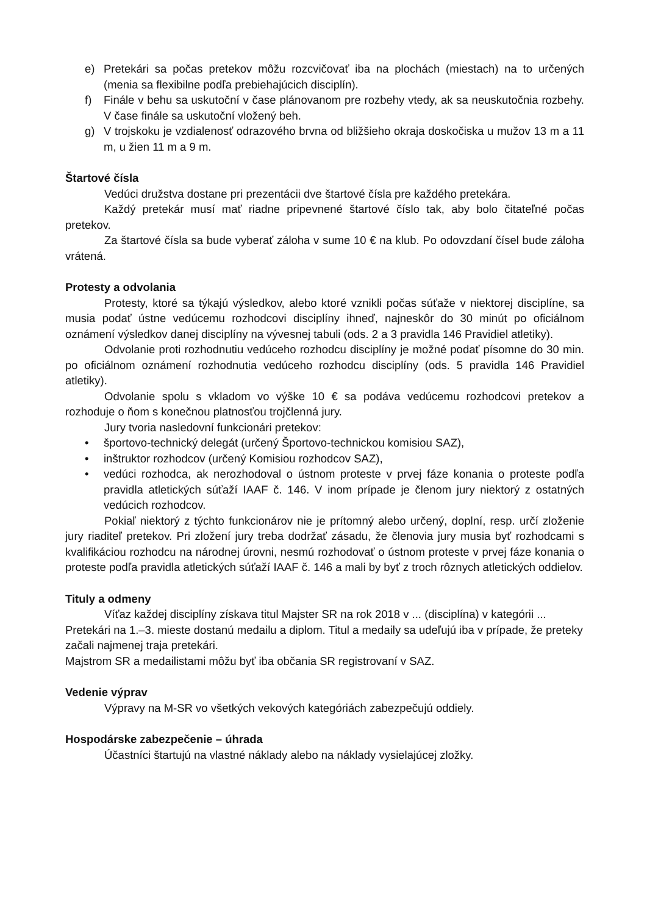e) Pretekári sa počas pretekov môžu rozcvičovať iba na plochách (miestach) na to určených (menia sa flexibilne podľa prebiehajúcich disciplín).
f) Finále v behu sa uskutoční v čase plánovanom pre rozbehy vtedy, ak sa neuskutočnia rozbehy. V čase finále sa uskutoční vložený beh.
g) V trojskoku je vzdialenosť odrazového brvna od bližšieho okraja doskočiska u mužov 13 m a 11 m, u žien 11 m a 9 m.
Štartové čísla
Vedúci družstva dostane pri prezentácii dve štartové čísla pre každého pretekára.
Každý pretekár musí mať riadne pripevnené štartové číslo tak, aby bolo čitateľné počas pretekov.
Za štartové čísla sa bude vyberať záloha v sume 10 € na klub. Po odovzdaní čísel bude záloha vrátená.
Protesty a odvolania
Protesty, ktoré sa týkajú výsledkov, alebo ktoré vznikli počas súťaže v niektorej disciplíne, sa musia podať ústne vedúcemu rozhodcovi disciplíny ihneď, najneskôr do 30 minút po oficiálnom oznámení výsledkov danej disciplíny na vývesnej tabuli (ods. 2 a 3 pravidla 146 Pravidiel atletiky).
Odvolanie proti rozhodnutiu vedúceho rozhodcu disciplíny je možné podať písomne do 30 min. po oficiálnom oznámení rozhodnutia vedúceho rozhodcu disciplíny (ods. 5 pravidla 146 Pravidiel atletiky).
Odvolanie spolu s vkladom vo výške 10 € sa podáva vedúcemu rozhodcovi pretekov a rozhoduje o ňom s konečnou platnosťou trojčlenná jury.
Jury tvoria nasledovní funkcionári pretekov:
• športovo-technický delegát (určený Športovo-technickou komisiou SAZ),
• inštruktor rozhodcov (určený Komisiou rozhodcov SAZ),
• vedúci rozhodca, ak nerozhodoval o ústnom proteste v prvej fáze konania o proteste podľa pravidla atletických súťaží IAAF č. 146. V inom prípade je členom jury niektorý z ostatných vedúcich rozhodcov.
Pokiaľ niektorý z týchto funkcionárov nie je prítomný alebo určený, doplní, resp. určí zloženie jury riaditeľ pretekov. Pri zložení jury treba dodržať zásadu, že členovia jury musia byť rozhodcami s kvalifikáciou rozhodcu na národnej úrovni, nesmú rozhodovať o ústnom proteste v prvej fáze konania o proteste podľa pravidla atletických súťaží IAAF č. 146 a mali by byť z troch rôznych atletických oddielov.
Tituly a odmeny
Víťaz každej disciplíny získava titul Majster SR na rok 2018 v ... (disciplína) v kategórii ... Pretekári na 1.–3. mieste dostanú medailu a diplom. Titul a medaily sa udeľujú iba v prípade, že preteky začali najmenej traja pretekári.
Majstrom SR a medailistami môžu byť iba občania SR registrovaní v SAZ.
Vedenie výprav
Výpravy na M-SR vo všetkých vekových kategóriách zabezpečujú oddiely.
Hospodárske zabezpečenie – úhrada
Účastníci štartujú na vlastné náklady alebo na náklady vysielajúcej zložky.